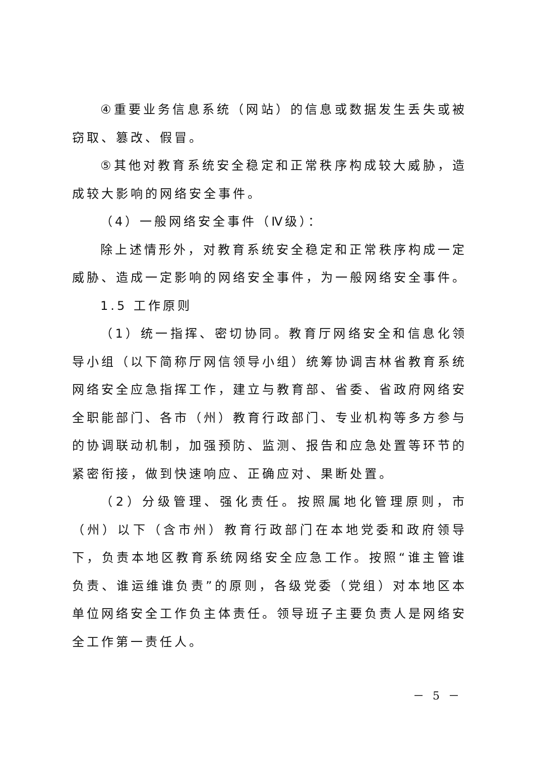④重要业务信息系统（网站）的信息或数据发生丢失或被窃取、篡改、假冒。
⑤其他对教育系统安全稳定和正常秩序构成较大威胁，造成较大影响的网络安全事件。
（4）一般网络安全事件（Ⅳ级）：
除上述情形外，对教育系统安全稳定和正常秩序构成一定威胁、造成一定影响的网络安全事件，为一般网络安全事件。
1.5 工作原则
（1）统一指挥、密切协同。教育厅网络安全和信息化领导小组（以下简称厅网信领导小组）统筹协调吉林省教育系统网络安全应急指挥工作，建立与教育部、省委、省政府网络安全职能部门、各市（州）教育行政部门、专业机构等多方参与的协调联动机制，加强预防、监测、报告和应急处置等环节的紧密衔接，做到快速响应、正确应对、果断处置。
（2）分级管理、强化责任。按照属地化管理原则，市（州）以下（含市州）教育行政部门在本地党委和政府领导下，负责本地区教育系统网络安全应急工作。按照“谁主管谁负责、谁运维谁负责”的原则，各级党委（党组）对本地区本单位网络安全工作负主体责任。领导班子主要负责人是网络安全工作第一责任人。
－ 5 －